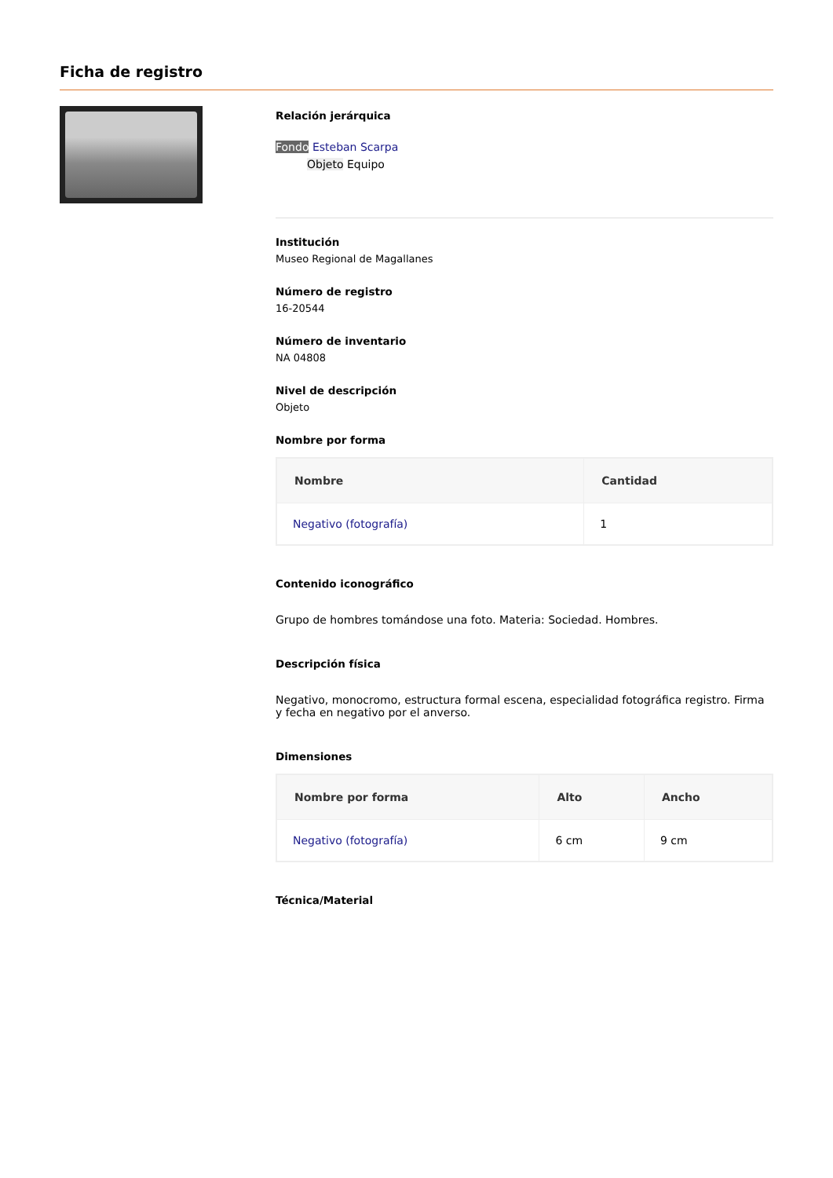Ficha de registro
Relación jerárquica
Fondo Esteban Scarpa
Objeto Equipo
Institución
Museo Regional de Magallanes
Número de registro
16-20544
Número de inventario
NA 04808
Nivel de descripción
Objeto
Nombre por forma
| Nombre | Cantidad |
| --- | --- |
| Negativo (fotografía) | 1 |
Contenido iconográfico
Grupo de hombres tomándose una foto. Materia: Sociedad. Hombres.
Descripción física
Negativo, monocromo, estructura formal escena, especialidad fotográfica registro. Firma y fecha en negativo por el anverso.
Dimensiones
| Nombre por forma | Alto | Ancho |
| --- | --- | --- |
| Negativo (fotografía) | 6 cm | 9 cm |
Técnica/Material